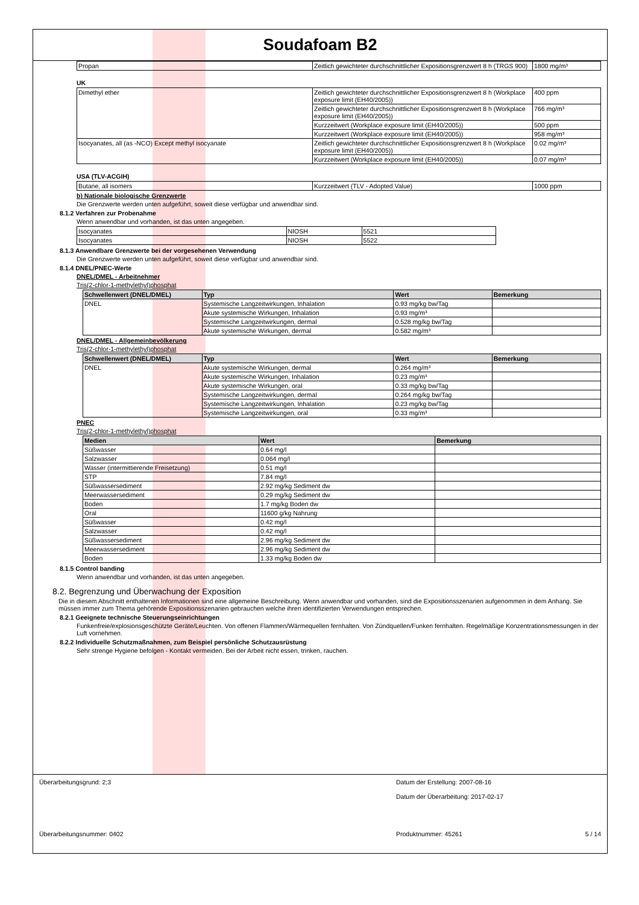Soudafoam B2
| Propan | Zeitlich gewichteter durchschnittlicher Expositionsgrenzwert 8 h (TRGS 900) | 1800 mg/m³ |
UK
| Dimethyl ether | Zeitlich gewichteter durchschnittlicher Expositionsgrenzwert 8 h (Workplace exposure limit (EH40/2005)) | 400 ppm |
| | Zeitlich gewichteter durchschnittlicher Expositionsgrenzwert 8 h (Workplace exposure limit (EH40/2005)) | 766 mg/m³ |
| | Kurzzeitwert (Workplace exposure limit (EH40/2005)) | 500 ppm |
| | Kurzzeitwert (Workplace exposure limit (EH40/2005)) | 958 mg/m³ |
| Isocyanates, all (as -NCO) Except methyl isocyanate | Zeitlich gewichteter durchschnittlicher Expositionsgrenzwert 8 h (Workplace exposure limit (EH40/2005)) | 0.02 mg/m³ |
| | Kurzzeitwert (Workplace exposure limit (EH40/2005)) | 0.07 mg/m³ |
USA (TLV-ACGIH)
| Butane, all isomers | Kurzzeitwert (TLV - Adopted Value) | 1000 ppm |
b) Nationale biologische Grenzwerte
Die Grenzwerte werden unten aufgeführt, soweit diese verfügbar und anwendbar sind.
8.1.2 Verfahren zur Probenahme
Wenn anwendbar und vorhanden, ist das unten angegeben.
| Isocyanates | NIOSH | 5521 |
| Isocyanates | NIOSH | 5522 |
8.1.3 Anwendbare Grenzwerte bei der vorgesehenen Verwendung
Die Grenzwerte werden unten aufgeführt, soweit diese verfügbar und anwendbar sind.
8.1.4 DNEL/PNEC-Werte
DNEL/DMEL - Arbeitnehmer
Tris(2-chlor-1-methylethyl)phosphat
| Schwellenwert (DNEL/DMEL) | Typ | Wert | Bemerkung |
| --- | --- | --- | --- |
| DNEL | Systemische Langzeitwirkungen, Inhalation | 0.93 mg/kg bw/Tag | |
| | Akute systemische Wirkungen, Inhalation | 0.93 mg/m³ | |
| | Systemische Langzeitwirkungen, dermal | 0.528 mg/kg bw/Tag | |
| | Akute systemische Wirkungen, dermal | 0.582 mg/m³ | |
DNEL/DMEL - Allgemeinbevölkerung
Tris(2-chlor-1-methylethyl)phosphat
| Schwellenwert (DNEL/DMEL) | Typ | Wert | Bemerkung |
| --- | --- | --- | --- |
| DNEL | Akute systemische Wirkungen, dermal | 0.264 mg/m³ | |
| | Akute systemische Wirkungen, Inhalation | 0.23 mg/m³ | |
| | Akute systemische Wirkungen, oral | 0.33 mg/kg bw/Tag | |
| | Systemische Langzeitwirkungen, dermal | 0.264 mg/kg bw/Tag | |
| | Systemische Langzeitwirkungen, Inhalation | 0.23 mg/kg bw/Tag | |
| | Systemische Langzeitwirkungen, oral | 0.33 mg/m³ | |
PNEC
Tris(2-chlor-1-methylethyl)phosphat
| Medien | Wert | Bemerkung |
| --- | --- | --- |
| Süßwasser | 0.64 mg/l | |
| Salzwasser | 0.064 mg/l | |
| Wasser (intermittierende Freisetzung) | 0.51 mg/l | |
| STP | 7.84 mg/l | |
| Süßwassersediment | 2.92 mg/kg Sediment dw | |
| Meerwassersediment | 0.29 mg/kg Sediment dw | |
| Boden | 1.7 mg/kg Boden dw | |
| Oral | 11600 g/kg Nahrung | |
| Süßwasser | 0.42 mg/l | |
| Salzwasser | 0.42 mg/l | |
| Süßwassersediment | 2.96 mg/kg Sediment dw | |
| Meerwassersediment | 2.96 mg/kg Sediment dw | |
| Boden | 1.33 mg/kg Boden dw | |
8.1.5 Control banding
Wenn anwendbar und vorhanden, ist das unten angegeben.
8.2. Begrenzung und Überwachung der Exposition
Die in diesem Abschnitt enthaltenen Informationen sind eine allgemeine Beschreibung. Wenn anwendbar und vorhanden, sind die Expositionsszenarien aufgenommen in dem Anhang. Sie müssen immer zum Thema gehörende Expositionsszenarien gebrauchen welche ihren identifizierten Verwendungen entsprechen.
8.2.1 Geeignete technische Steuerungseinrichtungen
Funkenfreie/explosionsgeschützte Geräte/Leuchten. Von offenen Flammen/Wärmequellen fernhalten. Von Zündquellen/Funken fernhalten. Regelmäßige Konzentrationsmessungen in der Luft vornehmen.
8.2.2 Individuelle Schutzmaßnahmen, zum Beispiel persönliche Schutzausrüstung
Sehr strenge Hygiene befolgen - Kontakt vermeiden. Bei der Arbeit nicht essen, trinken, rauchen.
Überarbeitungsgrund: 2;3 Datum der Erstellung: 2007-08-16
Datum der Überarbeitung: 2017-02-17
Überarbeitungsnummer: 0402 Produktnummer: 45261 5 / 14